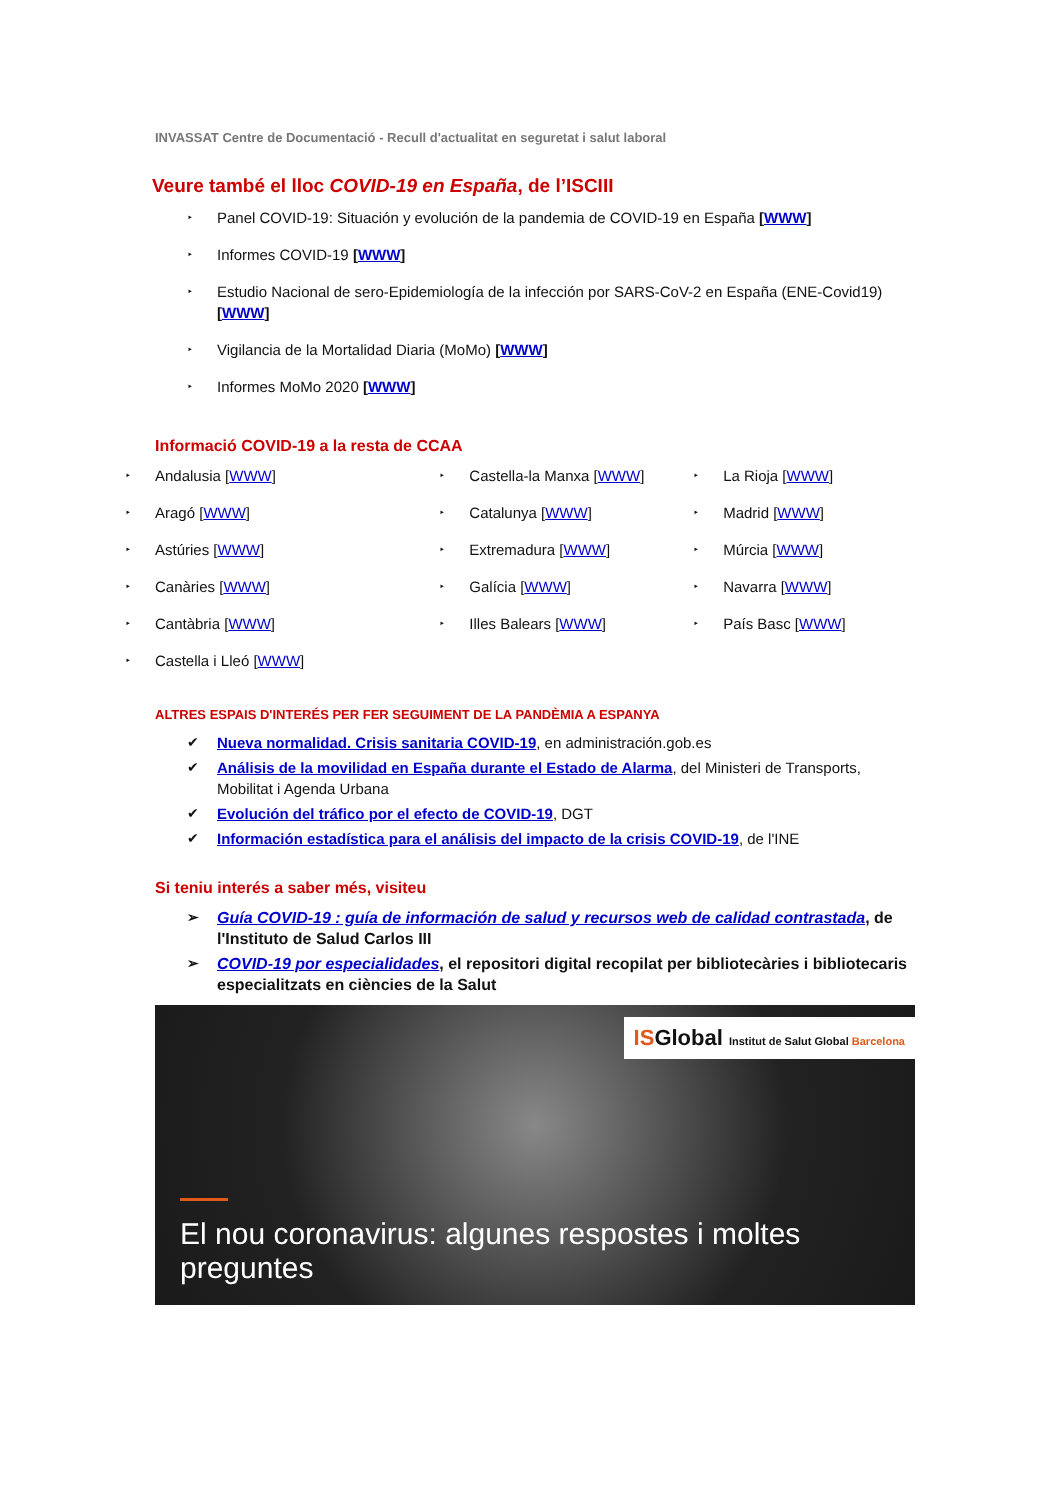INVASSAT Centre de Documentació - Recull d'actualitat en seguretat i salut laboral
Veure també el lloc COVID-19 en España, de l’ISCIII
‣ Panel COVID-19: Situación y evolución de la pandemia de COVID-19 en España [WWW]
‣ Informes COVID-19 [WWW]
‣ Estudio Nacional de sero-Epidemiología de la infección por SARS-CoV-2 en España (ENE-Covid19) [WWW]
‣ Vigilancia de la Mortalidad Diaria (MoMo) [WWW]
‣ Informes MoMo 2020 [WWW]
Informació COVID-19 a la resta de CCAA
‣ Andalusia [WWW]
‣ Aragó [WWW]
‣ Astúries [WWW]
‣ Canàries [WWW]
‣ Cantàbria [WWW]
‣ Castella i Lleó [WWW]
‣ Castella-la Manxa [WWW]
‣ Catalunya [WWW]
‣ Extremadura [WWW]
‣ Galícia [WWW]
‣ Illes Balears [WWW]
‣ La Rioja [WWW]
‣ Madrid [WWW]
‣ Múrcia [WWW]
‣ Navarra [WWW]
‣ País Basc [WWW]
ALTRES ESPAIS D'INTERÉS PER FER SEGUIMENT DE LA PANDÈMIA A ESPANYA
✔ Nueva normalidad. Crisis sanitaria COVID-19, en administración.gob.es
✔ Análisis de la movilidad en España durante el Estado de Alarma, del Ministeri de Transports, Mobilitat i Agenda Urbana
✔ Evolución del tráfico por el efecto de COVID-19, DGT
✔ Información estadística para el análisis del impacto de la crisis COVID-19, de l'INE
Si teniu interés a saber més, visiteu
➢ Guía COVID-19 : guía de información de salud y recursos web de calidad contrastada, de l'Instituto de Salud Carlos III
➢ COVID-19 por especialidades, el repositori digital recopilat per bibliotecàries i bibliotecaris especialitzats en ciències de la Salut
ISGlobal Institut de Salut Global Barcelona
El nou coronavirus: algunes respostes i moltes preguntes